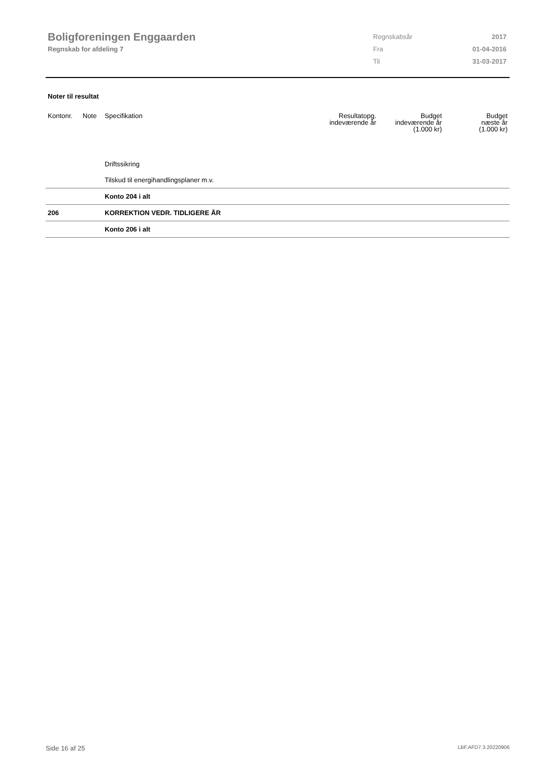Boligforeningen Enggaarden
Regnskab for afdeling 7
| Regnskabsår | 2017 |
| Fra | 01-04-2016 |
| Til | 31-03-2017 |
Noter til resultat
| Kontonr. | Note | Specifikation | Resultatopg. indeværende år | Budget indeværende år (1.000 kr) | Budget næste år (1.000 kr) |
| --- | --- | --- | --- | --- | --- |
| | | Driftssikring | | | |
| | | Tilskud til energihandlingsplaner m.v. | | | |
| | | Konto 204 i alt | | | |
| 206 | | KORREKTION VEDR. TIDLIGERE ÅR | | | |
| | | Konto 206 i alt | | | |
Side 16 af 25 LBF.AFD7.3.20220906